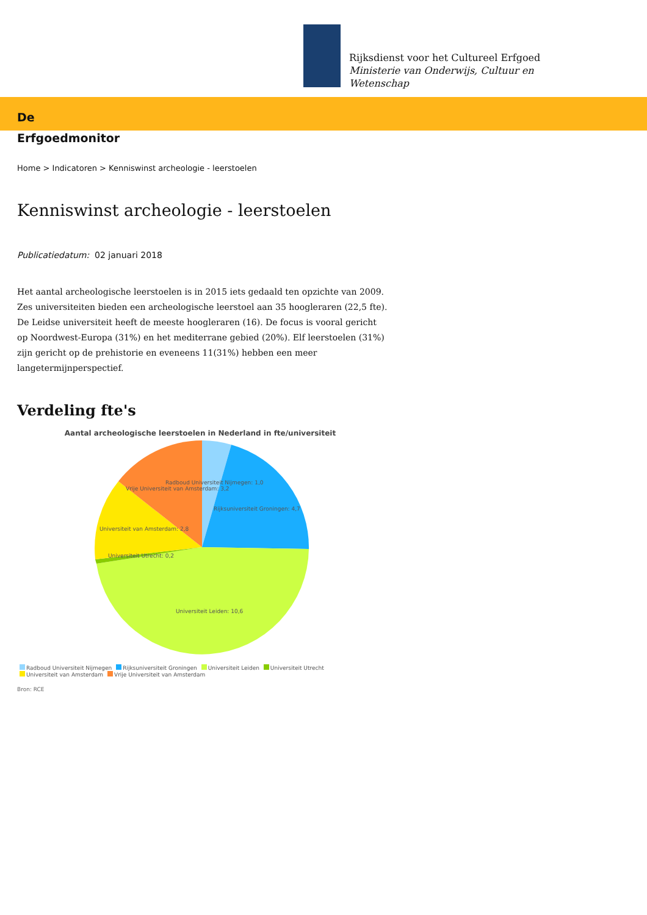Rijksdienst voor het Cultureel Erfgoed
Ministerie van Onderwijs, Cultuur en
Wetenschap
De
Erfgoedmonitor
Home > Indicatoren > Kenniswinst archeologie - leerstoelen
Kenniswinst archeologie - leerstoelen
Publicatiedatum: 02 januari 2018
Het aantal archeologische leerstoelen is in 2015 iets gedaald ten opzichte van 2009. Zes universiteiten bieden een archeologische leerstoel aan 35 hoogleraren (22,5 fte). De Leidse universiteit heeft de meeste hoogleraren (16). De focus is vooral gericht op Noordwest-Europa (31%) en het mediterrane gebied (20%). Elf leerstoelen (31%) zijn gericht op de prehistorie en eveneens 11(31%) hebben een meer langetermijnperspectief.
Verdeling fte's
Aantal archeologische leerstoelen in Nederland in fte/universiteit
Radboud Universiteit Nijmegen: 1,0
Vrije Universiteit van Amsterdam: 3,2
Rijksuniversiteit Groningen: 4,7
Universiteit van Amsterdam: 2,8
Universiteit Utrecht: 0,2
Universiteit Leiden: 10,6
Radboud Universiteit Nijmegen Rijksuniversiteit Groningen Universiteit Leiden Universiteit Utrecht Universiteit van Amsterdam Vrije Universiteit van Amsterdam
Bron: RCE